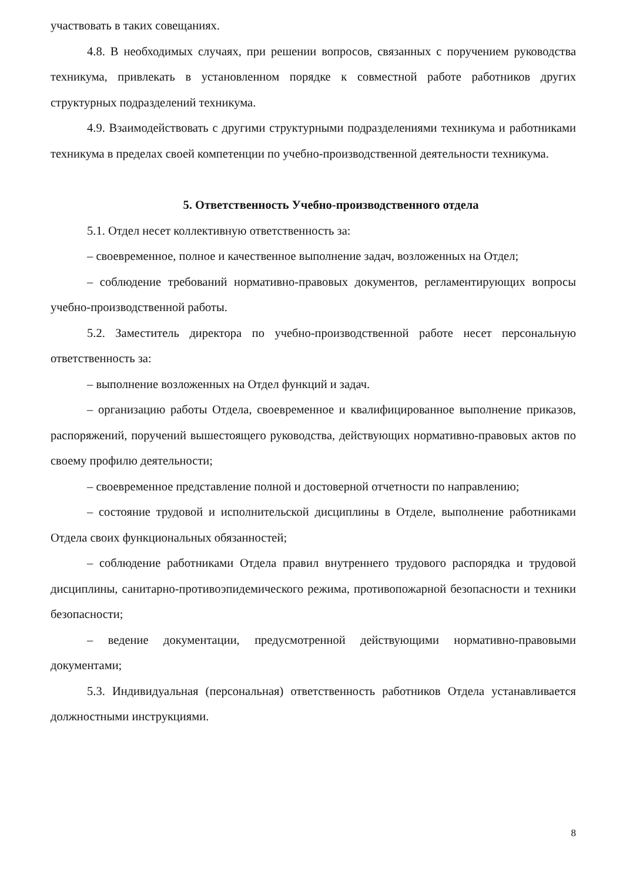участвовать в таких совещаниях.
4.8. В необходимых случаях, при решении вопросов, связанных с поручением руководства техникума, привлекать в установленном порядке к совместной работе работников других структурных подразделений техникума.
4.9. Взаимодействовать с другими структурными подразделениями техникума и работниками техникума в пределах своей компетенции по учебно-производственной деятельности техникума.
5. Ответственность Учебно-производственного отдела
5.1. Отдел несет коллективную ответственность за:
– своевременное, полное и качественное выполнение задач, возложенных на Отдел;
– соблюдение требований нормативно-правовых документов, регламентирующих вопросы учебно-производственной работы.
5.2. Заместитель директора по учебно-производственной работе несет персональную ответственность за:
– выполнение возложенных на Отдел функций и задач.
– организацию работы Отдела, своевременное и квалифицированное выполнение приказов, распоряжений, поручений вышестоящего руководства, действующих нормативно-правовых актов по своему профилю деятельности;
– своевременное представление полной и достоверной отчетности по направлению;
– состояние трудовой и исполнительской дисциплины в Отделе, выполнение работниками Отдела своих функциональных обязанностей;
– соблюдение работниками Отдела правил внутреннего трудового распорядка и трудовой дисциплины, санитарно-противоэпидемического режима, противопожарной безопасности и техники безопасности;
– ведение документации, предусмотренной действующими нормативно-правовыми документами;
5.3. Индивидуальная (персональная) ответственность работников Отдела устанавливается должностными инструкциями.
8